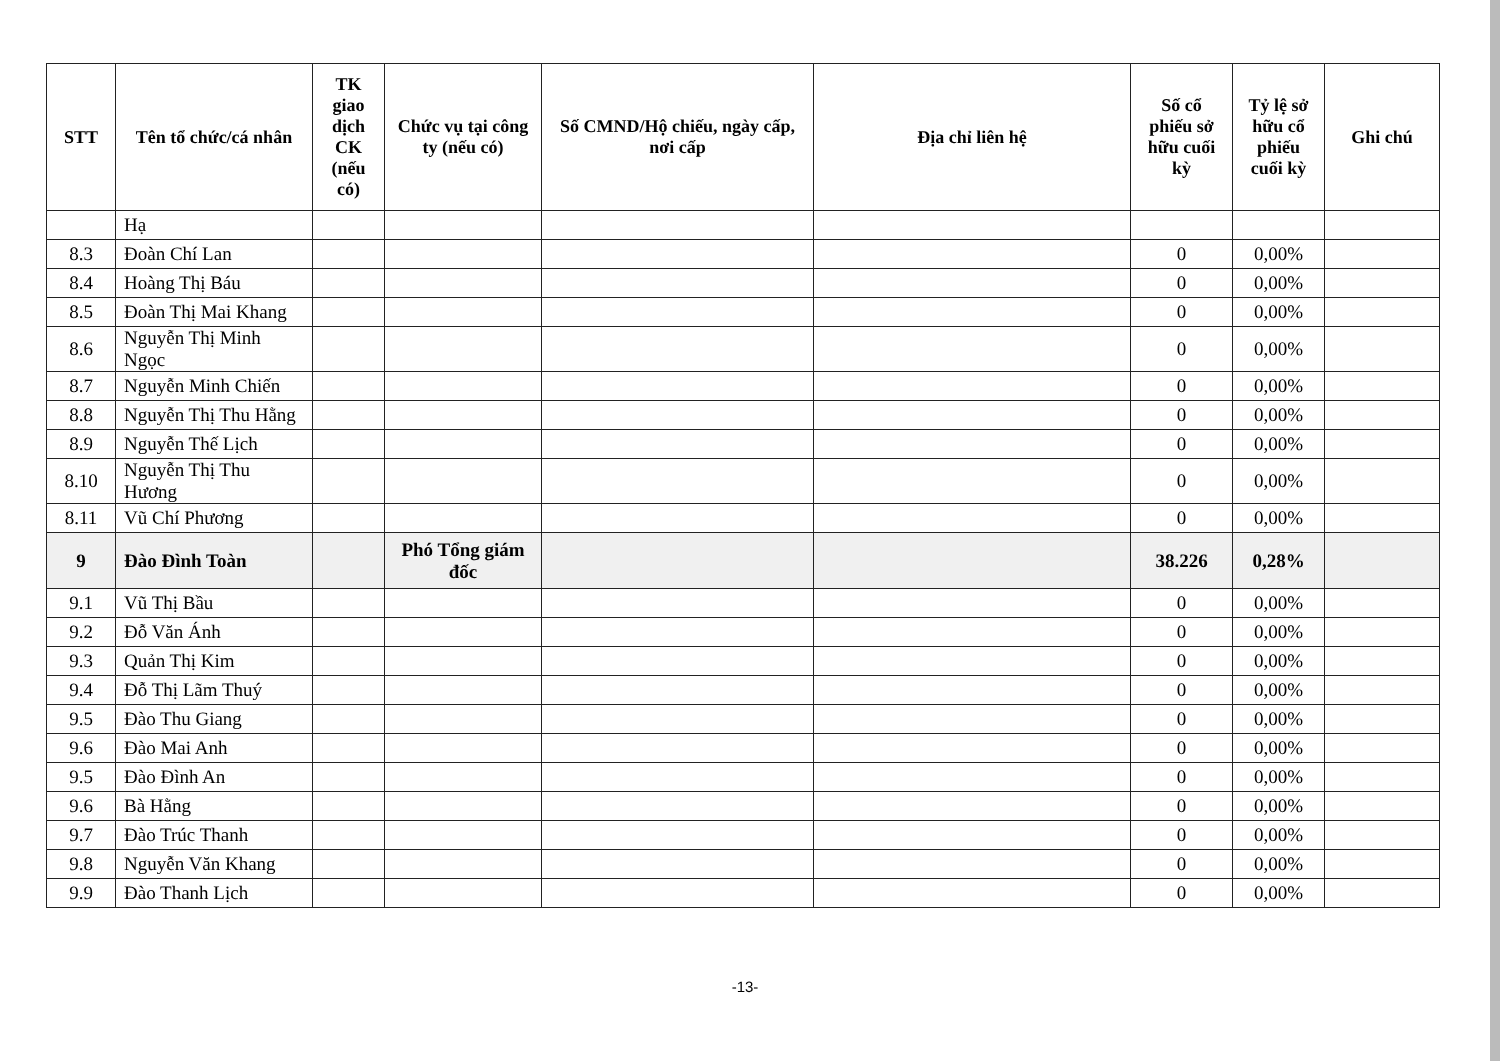| STT | Tên tổ chức/cá nhân | TK giao dịch CK (nếu có) | Chức vụ tại công ty (nếu có) | Số CMND/Hộ chiếu, ngày cấp, nơi cấp | Địa chỉ liên hệ | Số cổ phiếu sở hữu cuối kỳ | Tỷ lệ sở hữu cổ phiếu cuối kỳ | Ghi chú |
| --- | --- | --- | --- | --- | --- | --- | --- | --- |
| | Hạ | | | | | | | |
| 8.3 | Đoàn Chí Lan | | | | | 0 | 0,00% | |
| 8.4 | Hoàng Thị Báu | | | | | 0 | 0,00% | |
| 8.5 | Đoàn Thị Mai Khang | | | | | 0 | 0,00% | |
| 8.6 | Nguyễn Thị Minh Ngọc | | | | | 0 | 0,00% | |
| 8.7 | Nguyễn Minh Chiến | | | | | 0 | 0,00% | |
| 8.8 | Nguyễn Thị Thu Hằng | | | | | 0 | 0,00% | |
| 8.9 | Nguyễn Thế Lịch | | | | | 0 | 0,00% | |
| 8.10 | Nguyễn Thị Thu Hương | | | | | 0 | 0,00% | |
| 8.11 | Vũ Chí Phương | | | | | 0 | 0,00% | |
| 9 | Đào Đình Toàn | | Phó Tổng giám đốc | | | 38.226 | 0,28% | |
| 9.1 | Vũ Thị Bầu | | | | | 0 | 0,00% | |
| 9.2 | Đỗ Văn Ánh | | | | | 0 | 0,00% | |
| 9.3 | Quản Thị Kim | | | | | 0 | 0,00% | |
| 9.4 | Đỗ Thị Lãm Thuý | | | | | 0 | 0,00% | |
| 9.5 | Đào Thu Giang | | | | | 0 | 0,00% | |
| 9.6 | Đào Mai Anh | | | | | 0 | 0,00% | |
| 9.5 | Đào Đình An | | | | | 0 | 0,00% | |
| 9.6 | Bà Hằng | | | | | 0 | 0,00% | |
| 9.7 | Đào Trúc Thanh | | | | | 0 | 0,00% | |
| 9.8 | Nguyễn Văn Khang | | | | | 0 | 0,00% | |
| 9.9 | Đào Thanh Lịch | | | | | 0 | 0,00% | |
-13-